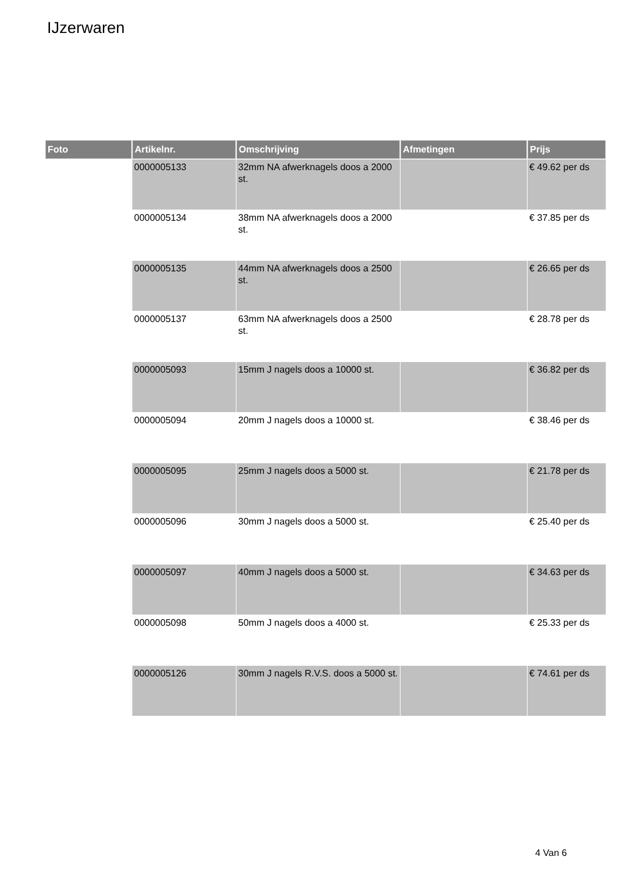IJzerwaren
| Foto | Artikelnr. | Omschrijving | Afmetingen | Prijs |
| --- | --- | --- | --- | --- |
| | 0000005133 | 32mm NA afwerknagels doos a 2000 st. | | € 49.62 per ds |
| | 0000005134 | 38mm NA afwerknagels doos a 2000 st. | | € 37.85 per ds |
| | 0000005135 | 44mm NA afwerknagels doos a 2500 st. | | € 26.65 per ds |
| | 0000005137 | 63mm NA afwerknagels doos a 2500 st. | | € 28.78 per ds |
| | 0000005093 | 15mm J nagels doos a 10000 st. | | € 36.82 per ds |
| | 0000005094 | 20mm J nagels doos a 10000 st. | | € 38.46 per ds |
| | 0000005095 | 25mm J nagels doos a 5000 st. | | € 21.78 per ds |
| | 0000005096 | 30mm J nagels doos a 5000 st. | | € 25.40 per ds |
| | 0000005097 | 40mm J nagels doos a 5000 st. | | € 34.63 per ds |
| | 0000005098 | 50mm J nagels doos a 4000 st. | | € 25.33 per ds |
| | 0000005126 | 30mm J nagels R.V.S. doos a 5000 st. | | € 74.61 per ds |
4 Van 6